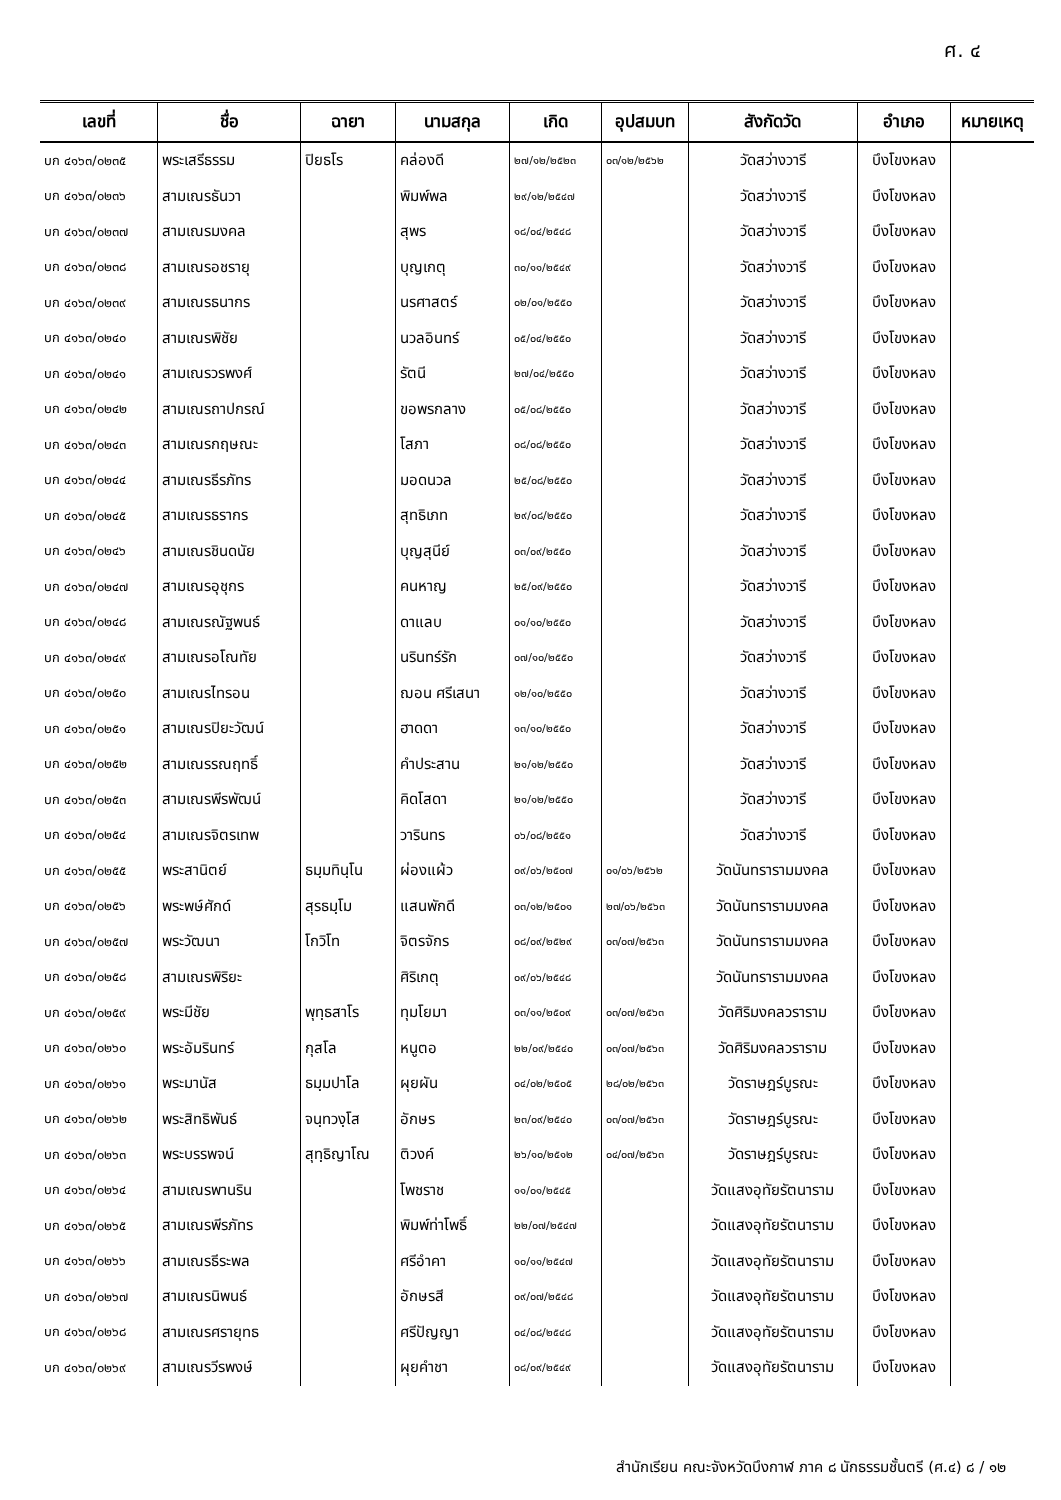ศ. ๔
| เลขที่ | ชื่อ | ฉายา | นามสกุล | เกิด | อุปสมบท | สังกัดวัด | อำเภอ | หมายเหตุ |
| --- | --- | --- | --- | --- | --- | --- | --- | --- |
| บก ๔๑๖๓/๐๒๓๕ | พระเสรีธรรม | ปิยธโร | คล่องดี | ๒๗/๑๒/๒๕๒๓ | ๐๓/๑๒/๒๕๖๒ | วัดสว่างวารี | บึงโขงหลง | |
| บก ๔๑๖๓/๐๒๓๖ | สามเณรธันวา | | พิมพ์พล | ๒๙/๑๒/๒๕๔๗ | | วัดสว่างวารี | บึงโขงหลง | |
| บก ๔๑๖๓/๐๒๓๗ | สามเณรมงคล | | สุพร | ๑๘/๐๔/๒๕๔๘ | | วัดสว่างวารี | บึงโขงหลง | |
| บก ๔๑๖๓/๐๒๓๘ | สามเณรอชรายุ | | บุญเกตุ | ๓๐/๑๑/๒๕๔๙ | | วัดสว่างวารี | บึงโขงหลง | |
| บก ๔๑๖๓/๐๒๓๙ | สามเณรธนากร | | นรศาสตร์ | ๐๒/๐๑/๒๕๕๐ | | วัดสว่างวารี | บึงโขงหลง | |
| บก ๔๑๖๓/๐๒๔๐ | สามเณรพิชัย | | นวลอินทร์ | ๐๕/๐๔/๒๕๕๐ | | วัดสว่างวารี | บึงโขงหลง | |
| บก ๔๑๖๓/๐๒๔๑ | สามเณรวรพงศ์ | | รัตนี | ๒๗/๐๔/๒๕๕๐ | | วัดสว่างวารี | บึงโขงหลง | |
| บก ๔๑๖๓/๐๒๔๒ | สามเณรถาปกรณ์ | | ขอพรกลาง | ๐๕/๐๘/๒๕๕๐ | | วัดสว่างวารี | บึงโขงหลง | |
| บก ๔๑๖๓/๐๒๔๓ | สามเณรกฤษณะ | | โสภา | ๐๘/๐๘/๒๕๕๐ | | วัดสว่างวารี | บึงโขงหลง | |
| บก ๔๑๖๓/๐๒๔๔ | สามเณรธีรภัทร | | มอดนวล | ๒๕/๐๘/๒๕๕๐ | | วัดสว่างวารี | บึงโขงหลง | |
| บก ๔๑๖๓/๐๒๔๕ | สามเณรธรากร | | สุทธิเภท | ๒๙/๐๘/๒๕๕๐ | | วัดสว่างวารี | บึงโขงหลง | |
| บก ๔๑๖๓/๐๒๔๖ | สามเณรชินดนัย | | บุญสุนีย์ | ๐๓/๐๙/๒๕๕๐ | | วัดสว่างวารี | บึงโขงหลง | |
| บก ๔๑๖๓/๐๒๔๗ | สามเณรอุชุกร | | คนหาญ | ๒๕/๐๙/๒๕๕๐ | | วัดสว่างวารี | บึงโขงหลง | |
| บก ๔๑๖๓/๐๒๔๘ | สามเณรณัฐพนธ์ | | ดาแลบ | ๐๑/๑๐/๒๕๕๐ | | วัดสว่างวารี | บึงโขงหลง | |
| บก ๔๑๖๓/๐๒๔๙ | สามเณรอโณทัย | | นรินทร์รัก | ๐๗/๑๐/๒๕๕๐ | | วัดสว่างวารี | บึงโขงหลง | |
| บก ๔๑๖๓/๐๒๕๐ | สามเณรไทรอน | | ฌอน ศรีเสนา | ๑๒/๑๐/๒๕๕๐ | | วัดสว่างวารี | บึงโขงหลง | |
| บก ๔๑๖๓/๐๒๕๑ | สามเณรปิยะวัฒน์ | | ฮาดดา | ๑๓/๑๐/๒๕๕๐ | | วัดสว่างวารี | บึงโขงหลง | |
| บก ๔๑๖๓/๐๒๕๒ | สามเณรรณฤทธิ์ | | คำประสาน | ๒๑/๑๒/๒๕๕๐ | | วัดสว่างวารี | บึงโขงหลง | |
| บก ๔๑๖๓/๐๒๕๓ | สามเณรพีรพัฒน์ | | คิดโสดา | ๒๑/๑๒/๒๕๕๐ | | วัดสว่างวารี | บึงโขงหลง | |
| บก ๔๑๖๓/๐๒๕๔ | สามเณรจิตรเทพ | | วารินทร | ๐๖/๐๘/๒๕๕๑ | | วัดสว่างวารี | บึงโขงหลง | |
| บก ๔๑๖๓/๐๒๕๕ | พระสานิตย์ | ธมฺมทินฺโน | ผ่องแผ้ว | ๐๙/๐๖/๒๕๐๗ | ๐๑/๐๖/๒๕๖๒ | วัดนันทรารามมงคล | บึงโขงหลง | |
| บก ๔๑๖๓/๐๒๕๖ | พระพษ์ศักด์ | สุรธมฺโม | แสนพักดี | ๐๓/๑๒/๒๕๐๑ | ๒๗/๐๖/๒๕๖๓ | วัดนันทรารามมงคล | บึงโขงหลง | |
| บก ๔๑๖๓/๐๒๕๗ | พระวัฒนา | โกวิโท | จิตรจักร | ๐๘/๐๙/๒๕๒๙ | ๐๓/๐๗/๒๕๖๓ | วัดนันทรารามมงคล | บึงโขงหลง | |
| บก ๔๑๖๓/๐๒๕๘ | สามเณรพิริยะ | | ศิริเกตุ | ๐๙/๐๖/๒๕๔๘ | | วัดนันทรารามมงคล | บึงโขงหลง | |
| บก ๔๑๖๓/๐๒๕๙ | พระมีชัย | พุทฺธสาโร | ทุมโยมา | ๐๓/๑๑/๒๕๐๙ | ๐๓/๐๗/๒๕๖๓ | วัดศิริมงคลวราราม | บึงโขงหลง | |
| บก ๔๑๖๓/๐๒๖๐ | พระอัมรินทร์ | กุสโล | หนูตอ | ๒๒/๐๙/๒๕๔๐ | ๐๓/๐๗/๒๕๖๓ | วัดศิริมงคลวราราม | บึงโขงหลง | |
| บก ๔๑๖๓/๐๒๖๑ | พระมานัส | ธมฺมปาโล | ผุยผัน | ๐๔/๐๒/๒๕๐๕ | ๒๘/๐๒/๒๕๖๓ | วัดราษฎร์บูรณะ | บึงโขงหลง | |
| บก ๔๑๖๓/๐๒๖๒ | พระสิทธิพันธ์ | จนฺทวงฺโส | อักษร | ๒๓/๐๙/๒๕๔๐ | ๐๓/๐๗/๒๕๖๓ | วัดราษฎร์บูรณะ | บึงโขงหลง | |
| บก ๔๑๖๓/๐๒๖๓ | พระบรรพจน์ | สุทฺธิญาโณ | ติวงค์ | ๒๖/๑๐/๒๕๑๒ | ๐๔/๐๗/๒๕๖๓ | วัดราษฎร์บูรณะ | บึงโขงหลง | |
| บก ๔๑๖๓/๐๒๖๔ | สามเณรพานริน | | โพชราช | ๑๑/๐๑/๒๕๔๕ | | วัดแสงอุทัยรัตนาราม | บึงโขงหลง | |
| บก ๔๑๖๓/๐๒๖๕ | สามเณรพีรภัทร | | พิมพ์ท่าโพธิ์ | ๒๒/๐๗/๒๕๔๗ | | วัดแสงอุทัยรัตนาราม | บึงโขงหลง | |
| บก ๔๑๖๓/๐๒๖๖ | สามเณรธีระพล | | ศรีอำคา | ๑๐/๑๑/๒๕๔๗ | | วัดแสงอุทัยรัตนาราม | บึงโขงหลง | |
| บก ๔๑๖๓/๐๒๖๗ | สามเณรนิพนธ์ | | อักษรสี | ๐๙/๐๗/๒๕๔๘ | | วัดแสงอุทัยรัตนาราม | บึงโขงหลง | |
| บก ๔๑๖๓/๐๒๖๘ | สามเณรศรายุทธ | | ศรีปัญญา | ๐๔/๐๘/๒๕๔๘ | | วัดแสงอุทัยรัตนาราม | บึงโขงหลง | |
| บก ๔๑๖๓/๐๒๖๙ | สามเณรวีรพงษ์ | | ผุยคำชา | ๐๘/๐๙/๒๕๔๙ | | วัดแสงอุทัยรัตนาราม | บึงโขงหลง | |
สำนักเรียน คณะจังหวัดบึงกาฬ ภาค ๘ นักธรรมชั้นตรี (ศ.๔) ๘ / ๑๒